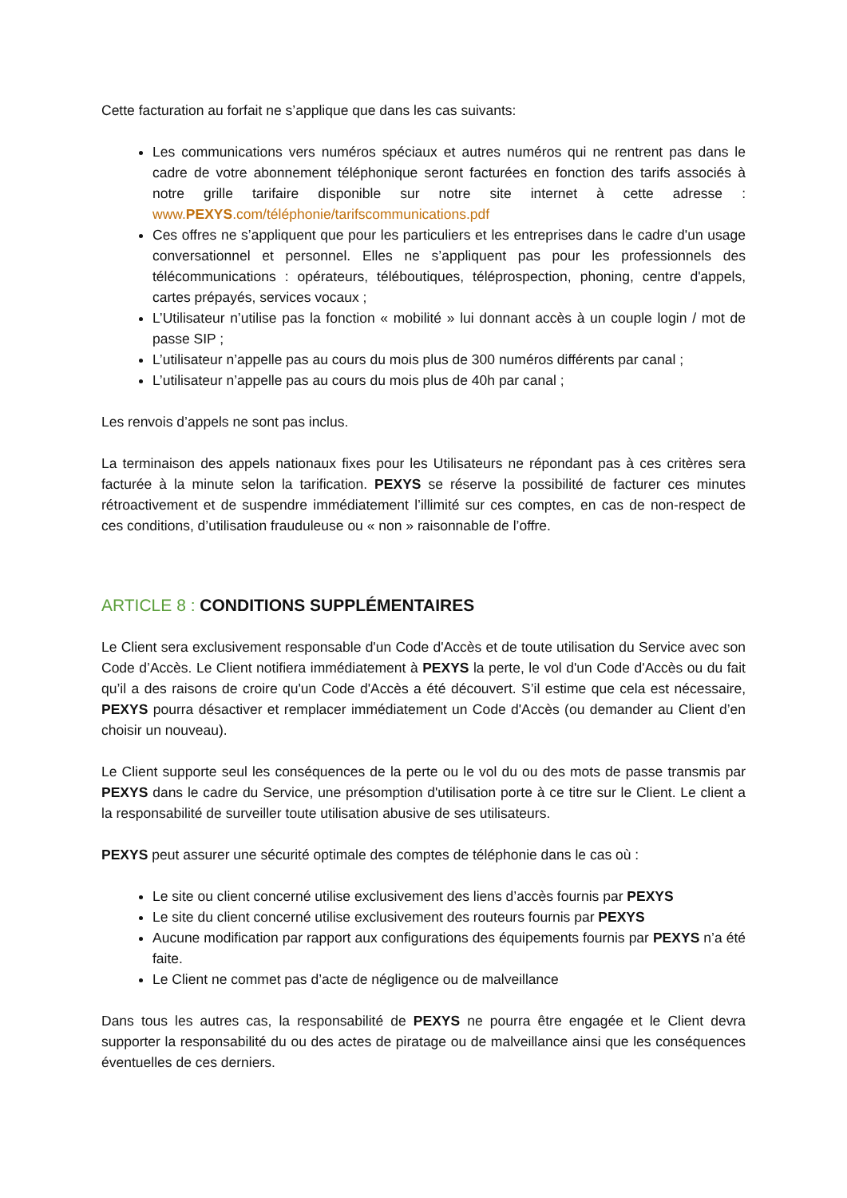Cette facturation au forfait ne s’applique que dans les cas suivants:
Les communications vers numéros spéciaux et autres numéros qui ne rentrent pas dans le cadre de votre abonnement téléphonique seront facturées en fonction des tarifs associés à notre grille tarifaire disponible sur notre site internet à cette adresse : www.PEXYS.com/téléphonie/tarifscommunications.pdf
Ces offres ne s’appliquent que pour les particuliers et les entreprises dans le cadre d'un usage conversationnel et personnel. Elles ne s’appliquent pas pour les professionnels des télécommunications : opérateurs, téléboutiques, téléprospection, phoning, centre d'appels, cartes prépayés, services vocaux ;
L’Utilisateur n’utilise pas la fonction « mobilité » lui donnant accès à un couple login / mot de passe SIP ;
L’utilisateur n’appelle pas au cours du mois plus de 300 numéros différents par canal ;
L’utilisateur n’appelle pas au cours du mois plus de 40h par canal ;
Les renvois d’appels ne sont pas inclus.
La terminaison des appels nationaux fixes pour les Utilisateurs ne répondant pas à ces critères sera facturée à la minute selon la tarification. PEXYS se réserve la possibilité de facturer ces minutes rétroactivement et de suspendre immédiatement l’illimité sur ces comptes, en cas de non-respect de ces conditions, d’utilisation frauduleuse ou « non » raisonnable de l’offre.
ARTICLE 8 : CONDITIONS SUPPLÉMENTAIRES
Le Client sera exclusivement responsable d'un Code d'Accès et de toute utilisation du Service avec son Code d’Accès. Le Client notifiera immédiatement à PEXYS la perte, le vol d'un Code d'Accès ou du fait qu’il a des raisons de croire qu'un Code d'Accès a été découvert. S’il estime que cela est nécessaire, PEXYS pourra désactiver et remplacer immédiatement un Code d'Accès (ou demander au Client d’en choisir un nouveau).
Le Client supporte seul les conséquences de la perte ou le vol du ou des mots de passe transmis par PEXYS dans le cadre du Service, une présomption d'utilisation porte à ce titre sur le Client. Le client a la responsabilité de surveiller toute utilisation abusive de ses utilisateurs.
PEXYS peut assurer une sécurité optimale des comptes de téléphonie dans le cas où :
Le site ou client concerné utilise exclusivement des liens d’accès fournis par PEXYS
Le site du client concerné utilise exclusivement des routeurs fournis par PEXYS
Aucune modification par rapport aux configurations des équipements fournis par PEXYS n’a été faite.
Le Client ne commet pas d’acte de négligence ou de malveillance
Dans tous les autres cas, la responsabilité de PEXYS ne pourra être engagée et le Client devra supporter la responsabilité du ou des actes de piratage ou de malveillance ainsi que les conséquences éventuelles de ces derniers.